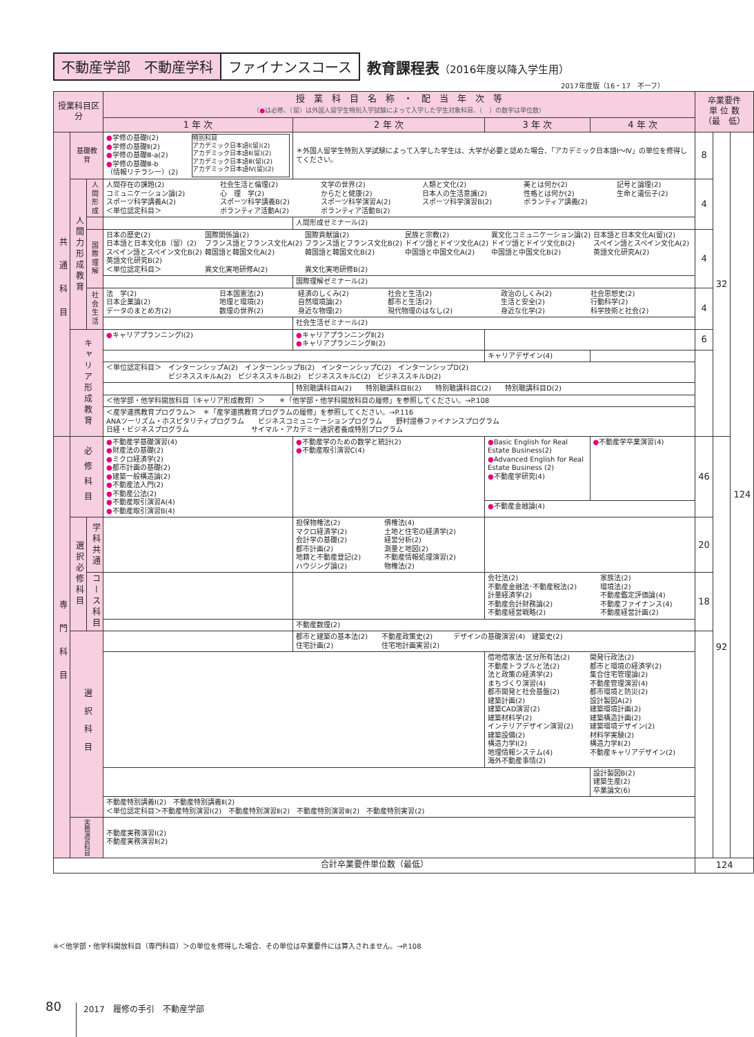不動産学部　不動産学科 ファイナンスコース
教育課程表（2016年度以降入学生用）
2017年度版（16・17　不ーフ）
| 授業科目区分 | | | 授 業 科 目 名 称 ・ 配 当 年 次 等 （ ● は必修、（留）は外国人留学生特別入学試験によって入学した学生対象科目、（ ）の数字は単位数） | | | | 卒業要件 単 位 数 （最 低） | | |
| --- | --- | --- | --- | --- | --- | --- | --- | --- | --- |
| | | | 1 年 次 | 2 年 次 | 3 年 次 | 4 年 次 | | | |
| 共通科目 | 基礎教育 | | / ● 学修の基礎Ⅰ(2) ● 学修の基礎Ⅱ(2) ● 学修の基礎Ⅲ-a(2) ● 学修の基礎Ⅲ-b （情報リテラシー）(2) / 特別科目 アカデミック日本語Ⅰ(留)(2) アカデミック日本語Ⅱ(留)(2) アカデミック日本語Ⅲ(留)(2) アカデミック日本語Ⅳ(留)(2) / | ＊外国人留学生特別入学試験によって入学した学生は、大学が必要と認めた場合、「アカデミック日本語Ⅰ～Ⅳ」の単位を修得してください。 | | | 8 | 32 | 124 |
| | 人間力形成教育 | 人間形成 | / 人間存在の課題(2) コミュニケーション論(2) スポーツ科学講義A(2) ＜単位認定科目＞ / 社会生活と倫理(2) 心 理 学(2) スポーツ科学講義B(2) ボランティア活動A(2) / 文学の世界(2) からだと健康(2) スポーツ科学演習A(2) ボランティア活動B(2) / 人類と文化(2) 日本人の生活意識(2) スポーツ科学演習B(2) / 美とは何か(2) 性格とは何か(2) ボランティア講義(2) / 記号と論理(2) 生命と遺伝子(2) / | | | | 4 | | |
| | | | | 人間形成ゼミナール(2) | | | | | |
| | | 国際理解 | / 日本の歴史(2) 日本語と日本文化B（留）(2) スペイン語とスペイン文化B(2) 英語文化研究B(2) ＜単位認定科目＞ / 国際関係論(2) フランス語とフランス文化A(2) 韓国語と韓国文化A(2) 異文化実地研修A(2) / 国際貢献論(2) フランス語とフランス文化B(2) 韓国語と韓国文化B(2) 異文化実地研修B(2) / 民族と宗教(2) ドイツ語とドイツ文化A(2) 中国語と中国文化A(2) / 異文化コミュニケーション論(2) ドイツ語とドイツ文化B(2) 中国語と中国文化B(2) / 日本語と日本文化A(留)(2) スペイン語とスペイン文化A(2) 英語文化研究A(2) / | | | | 4 | | |
| | | | | 国際理解ゼミナール(2) | | | | | |
| | | 社会生活 | / 法 学(2) 日本企業論(2) データのまとめ方(2) / 日本国憲法(2) 地理と環境(2) 数理の世界(2) / 経済のしくみ(2) 自然環境論(2) 身近な物理(2) / 社会と生活(2) 都市と生活(2) 現代物理のはなし(2) / 政治のしくみ(2) 生活と安全(2) 身近な化学(2) / 社会思想史(2) 行動科学(2) 科学技術と社会(2) / | | | | 4 | | |
| | | | | 社会生活ゼミナール(2) | | | | | |
| | キャリア形成教育 | | ● キャリアプランニングⅠ(2) | ● キャリアプランニングⅡ(2) ● キャリアプランニングⅢ(2) | | | 6 | | |
| | | | | | キャリアデザイン(4) | | | | |
| | | | ＜単位認定科目＞ インターンシップA(2) インターンシップB(2) インターンシップC(2) インターンシップD(2) ビジネススキルA(2) ビジネススキルB(2) ビジネススキルC(2) ビジネススキルD(2) | | | | | | |
| | | | | 特別聴講科目A(2) 特別聴講科目B(2) 特別聴講科目C(2) 特別聴講科目D(2) | | | | | |
| | | | ＜他学部・他学科開放科目（キャリア形成教育）＞ ＊「他学部・他学科開放科目の履修」を参照してください。→P.108 | | | | | | |
| | | | ＜産学連携教育プログラム＞ ＊「産学連携教育プログラムの履修」を参照してください。→P.116 ANAツーリズム・ホスピタリティプログラム ビジネスコミュニケーションプログラム 野村證券ファイナンスプログラム 日経・ビジネスプログラム サイマル・アカデミー通訳者養成特別プログラム | | | | | | |
| 専門科目 | 必修科目 | | ● 不動産学基礎演習(4) ● 財産法の基礎(2) ● ミクロ経済学(2) ● 都市計画の基礎(2) ● 建築一般構造論(2) ● 不動産法入門(2) ● 不動産公法(2) ● 不動産取引演習A(4) ● 不動産取引演習B(4) | ● 不動産学のための数学と統計(2) ● 不動産取引演習C(4) | ● Basic English for Real Estate Business(2) ● Advanced English for Real Estate Business (2) ● 不動産学研究(4) | ● 不動産学卒業演習(4) | 46 | 92 | |
| | | | | | ● 不動産金融論(4) | | | | |
| | 選択必修科目 | 学科共通 | | / 担保物権法(2) マクロ経済学(2) 会計学の基礎(2) 都市計画(2) 地籍と不動産登記(2) ハウジング論(2) / 債権法(4) 土地と住宅の経済学(2) 経営分析(2) 測量と地図(2) 不動産情報処理演習(2) 物権法(2) / | | | 20 | | |
| | | コース科目 | | | / 会社法(2) 不動産金融法･不動産税法(2) 計量経済学(2) 不動産会計財務論(2) 不動産経営戦略(2) / 家族法(2) 環境法(2) 不動産鑑定評価論(4) 不動産ファイナンス(4) 不動産経営計画(2) / | | 18 | | |
| | | | | 不動産数理(2) | | | | | |
| | 選択科目 | | | 都市と建築の基本法(2) 不動産政策史(2) デザインの基礎演習(4) 建築史(2) 住宅計画(2) 住宅地計画実習(2) | | | | | |
| | | | | | / 借地借家法･区分所有法(2) 不動産トラブルと法(2) 法と政策の経済学(2) まちづくり演習(4) 都市開発と社会基盤(2) 建築計画(2) 建築CAD演習(2) 建築材料学(2) インテリアデザイン演習(2) 建築設備(2) 構造力学Ⅰ(2) 地理情報システム(4) 海外不動産事情(2) / 開発行政法(2) 都市と環境の経済学(2) 集合住宅管理論(2) 不動産管理演習(4) 都市環境と防災(2) 設計製図A(2) 建築環境計画(2) 建築構造計画(2) 建築環境デザイン(2) 材料学実験(2) 構造力学Ⅱ(2) 不動産キャリアデザイン(2) / | | | | |
| | | | | | | 設計製図B(2) 建築生産(2) 卒業論文(6) | | | |
| | | | 不動産特別講義Ⅰ(2) 不動産特別講義Ⅱ(2) ＜単位認定科目＞不動産特別演習Ⅰ(2) 不動産特別演習Ⅱ(2) 不動産特別演習Ⅲ(2) 不動産特別実習(2) | | | | | | |
| | 実務演習科目 | | 不動産実務演習Ⅰ(2) 不動産実務演習Ⅱ(2) | | | | | | |
| 合計卒業要件単位数（最低） | | | | | | | 124 | | |
※＜他学部・他学科開放科目（専門科目）＞の単位を修得した場合、その単位は卒業要件には算入されません。→P.108
80 2017　履修の手引　不動産学部